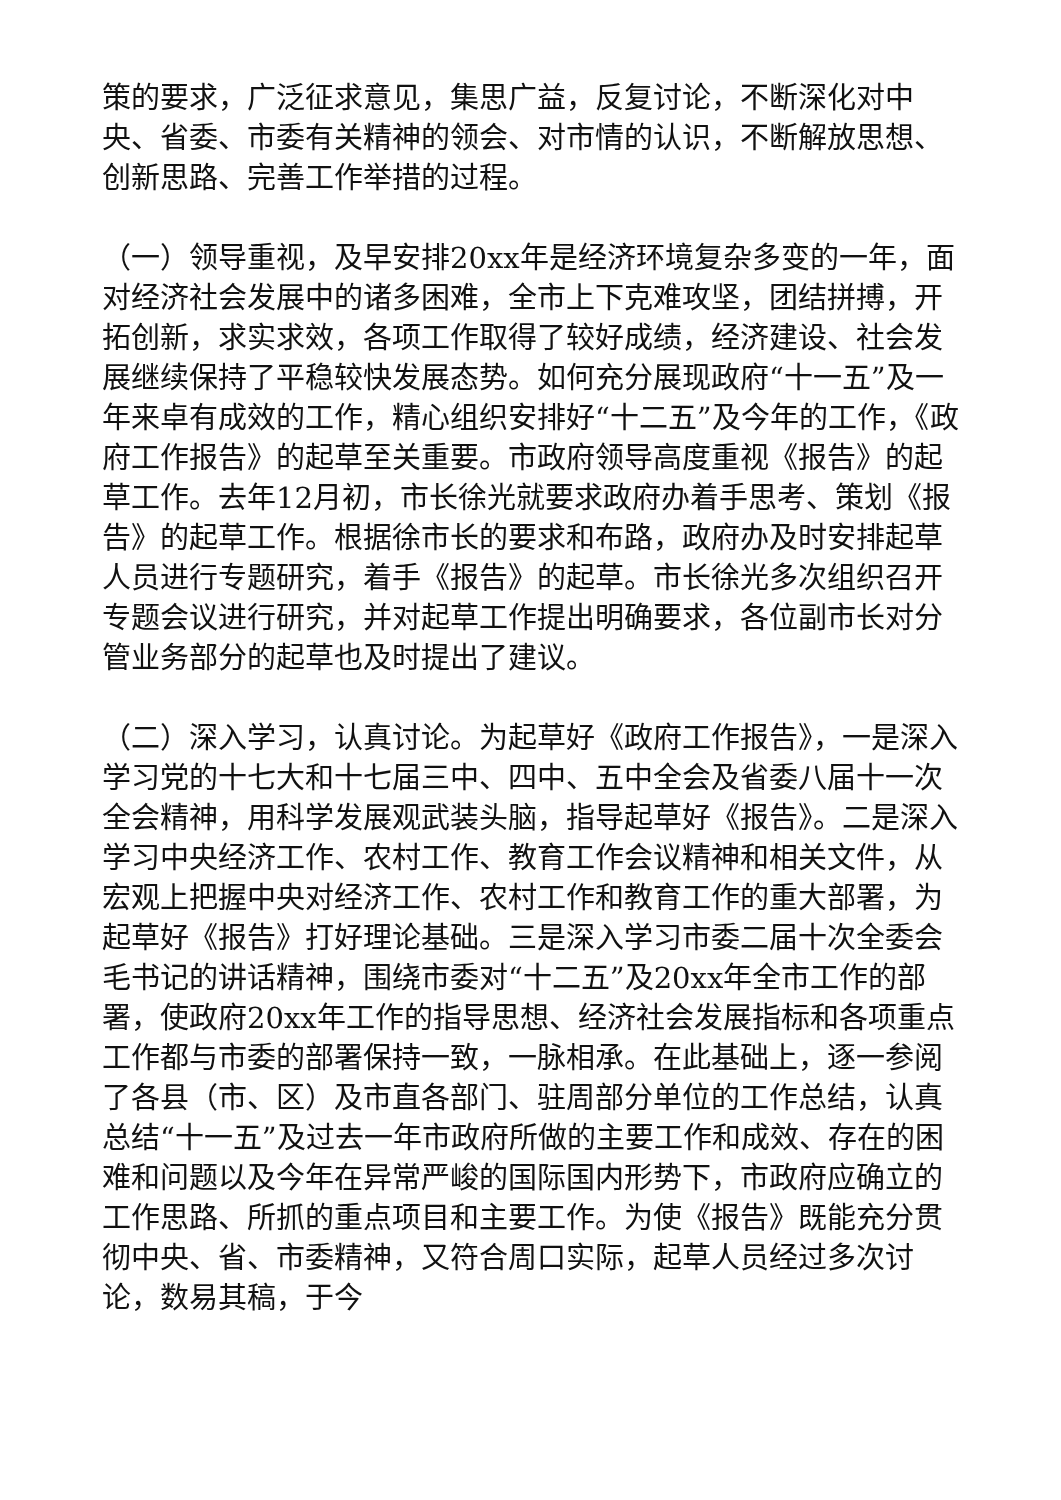策的要求，广泛征求意见，集思广益，反复讨论，不断深化对中央、省委、市委有关精神的领会、对市情的认识，不断解放思想、创新思路、完善工作举措的过程。
（一）领导重视，及早安排20xx年是经济环境复杂多变的一年，面对经济社会发展中的诸多困难，全市上下克难攻坚，团结拼搏，开拓创新，求实求效，各项工作取得了较好成绩，经济建设、社会发展继续保持了平稳较快发展态势。如何充分展现政府“十一五”及一年来卓有成效的工作，精心组织安排好“十二五”及今年的工作，《政府工作报告》的起草至关重要。市政府领导高度重视《报告》的起草工作。去年12月初，市长徐光就要求政府办着手思考、策划《报告》的起草工作。根据徐市长的要求和布路，政府办及时安排起草人员进行专题研究，着手《报告》的起草。市长徐光多次组织召开专题会议进行研究，并对起草工作提出明确要求，各位副市长对分管业务部分的起草也及时提出了建议。
（二）深入学习，认真讨论。为起草好《政府工作报告》，一是深入学习党的十七大和十七届三中、四中、五中全会及省委八届十一次全会精神，用科学发展观武装头脑，指导起草好《报告》。二是深入学习中央经济工作、农村工作、教育工作会议精神和相关文件，从宏观上把握中央对经济工作、农村工作和教育工作的重大部署，为起草好《报告》打好理论基础。三是深入学习市委二届十次全委会毛书记的讲话精神，围绕市委对“十二五”及20xx年全市工作的部署，使政府20xx年工作的指导思想、经济社会发展指标和各项重点工作都与市委的部署保持一致，一脉相承。在此基础上，逐一参阅了各县（市、区）及市直各部门、驻周部分单位的工作总结，认真总结“十一五”及过去一年市政府所做的主要工作和成效、存在的困难和问题以及今年在异常严峻的国际国内形势下，市政府应确立的工作思路、所抓的重点项目和主要工作。为使《报告》既能充分贯彻中央、省、市委精神，又符合周口实际，起草人员经过多次讨论，数易其稿，于今